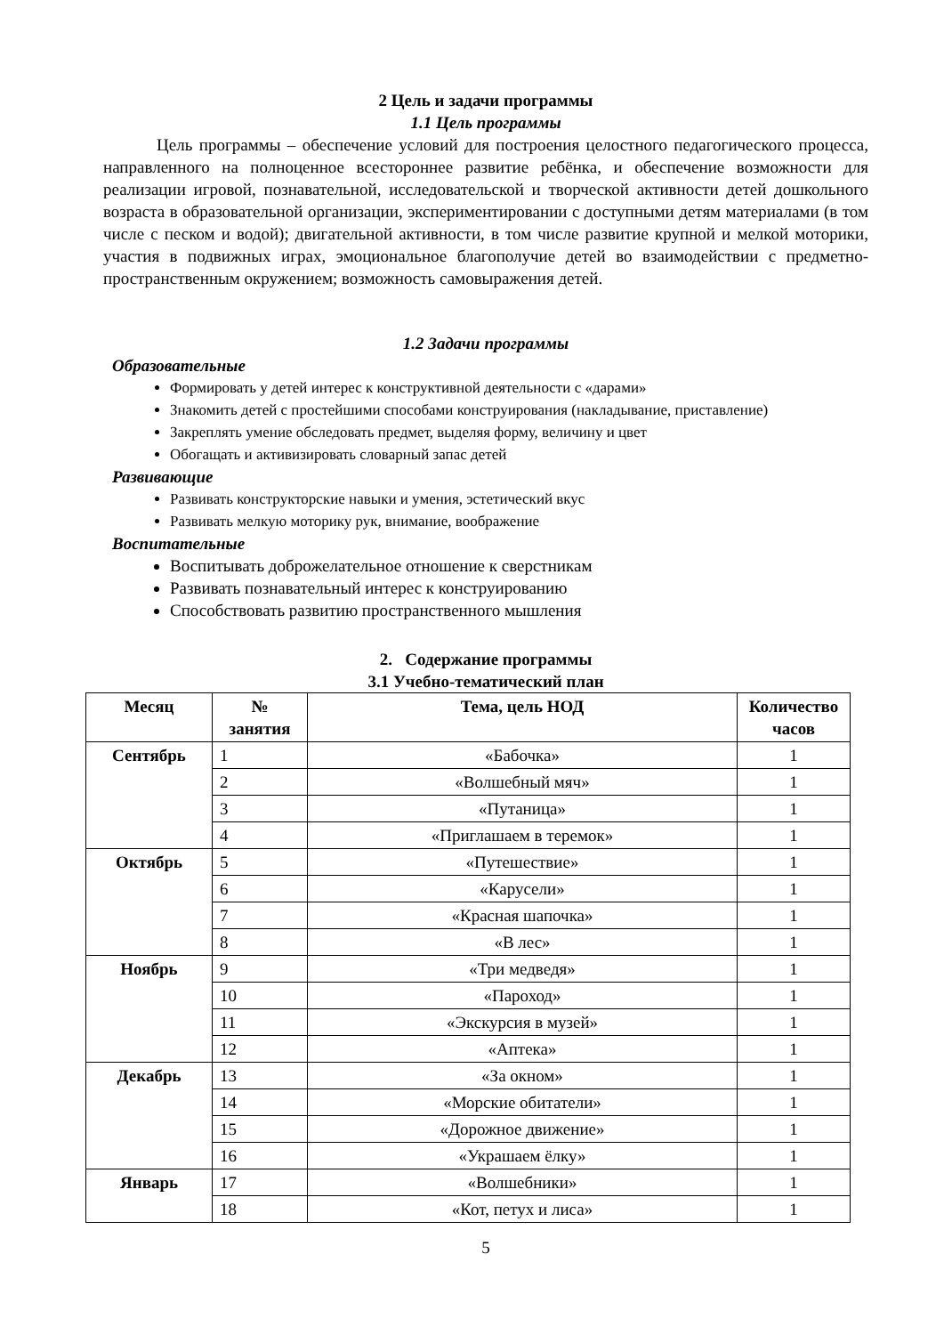2 Цель и задачи программы
1.1 Цель программы
Цель программы – обеспечение условий для построения целостного педагогического процесса, направленного на полноценное всестороннее развитие ребёнка, и обеспечение возможности для реализации игровой, познавательной, исследовательской и творческой активности детей дошкольного возраста в образовательной организации, экспериментировании с доступными детям материалами (в том числе с песком и водой); двигательной активности, в том числе развитие крупной и мелкой моторики, участия в подвижных играх, эмоциональное благополучие детей во взаимодействии с предметно-пространственным окружением; возможность самовыражения детей.
1.2 Задачи программы
Образовательные
Формировать у детей интерес к конструктивной деятельности с «дарами»
Знакомить детей с простейшими способами конструирования (накладывание, приставление)
Закреплять умение обследовать предмет, выделяя форму, величину и цвет
Обогащать и активизировать словарный запас детей
Развивающие
Развивать конструкторские навыки и умения, эстетический вкус
Развивать мелкую моторику рук, внимание, воображение
Воспитательные
Воспитывать доброжелательное отношение к сверстникам
Развивать познавательный интерес к конструированию
Способствовать развитию пространственного мышления
2. Содержание программы
3.1 Учебно-тематический план
| Месяц | № занятия | Тема, цель НОД | Количество часов |
| --- | --- | --- | --- |
| Сентябрь | 1 | «Бабочка» | 1 |
| | 2 | «Волшебный мяч» | 1 |
| | 3 | «Путаница» | 1 |
| | 4 | «Приглашаем в теремок» | 1 |
| Октябрь | 5 | «Путешествие» | 1 |
| | 6 | «Карусели» | 1 |
| | 7 | «Красная шапочка» | 1 |
| | 8 | «В лес» | 1 |
| Ноябрь | 9 | «Три медведя» | 1 |
| | 10 | «Пароход» | 1 |
| | 11 | «Экскурсия в музей» | 1 |
| | 12 | «Аптека» | 1 |
| Декабрь | 13 | «За окном» | 1 |
| | 14 | «Морские обитатели» | 1 |
| | 15 | «Дорожное движение» | 1 |
| | 16 | «Украшаем ёлку» | 1 |
| Январь | 17 | «Волшебники» | 1 |
| | 18 | «Кот, петух и лиса» | 1 |
5